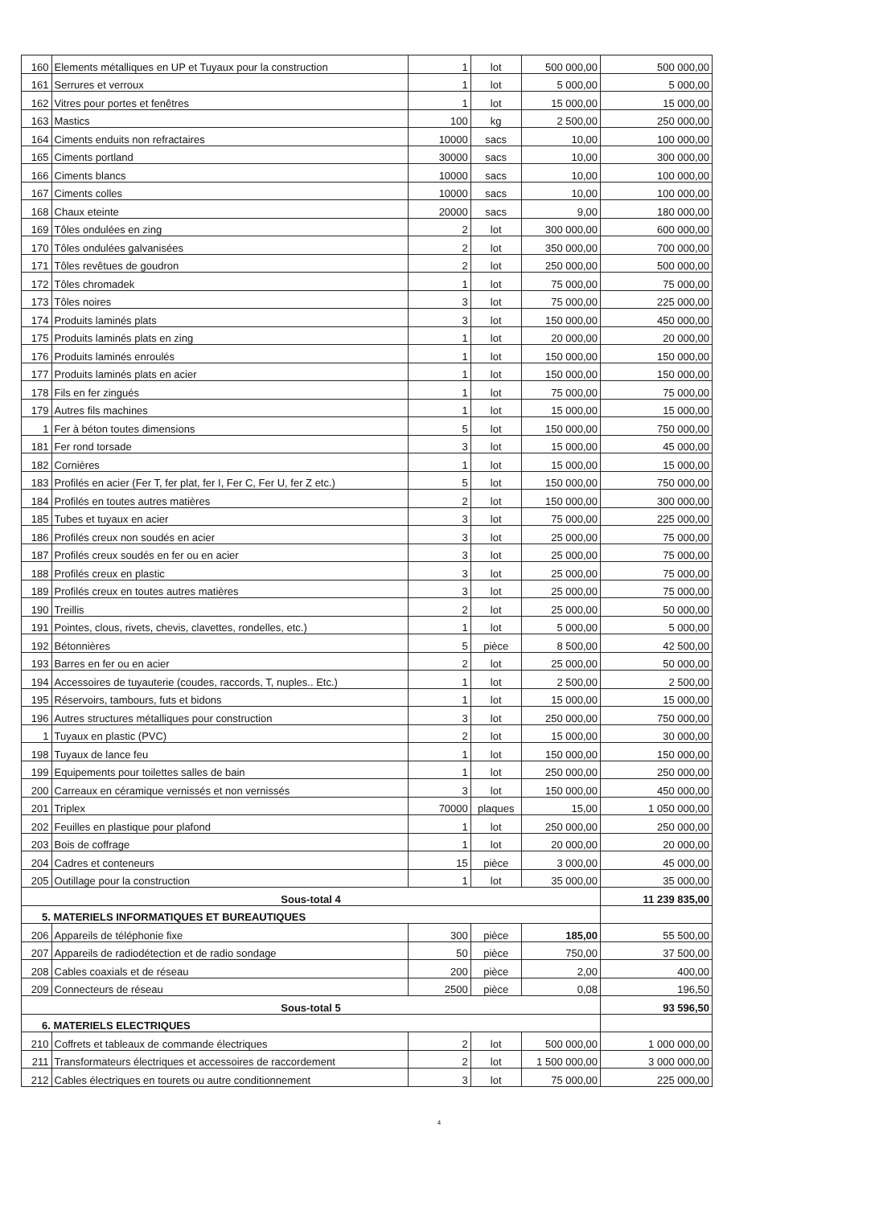| 160 | Elements métalliques en UP et Tuyaux pour la construction | 1 | lot | 500 000,00 | 500 000,00 |
| 161 | Serrures et verroux | 1 | lot | 5 000,00 | 5 000,00 |
| 162 | Vitres pour portes et fenêtres | 1 | lot | 15 000,00 | 15 000,00 |
| 163 | Mastics | 100 | kg | 2 500,00 | 250 000,00 |
| 164 | Ciments enduits non refractaires | 10000 | sacs | 10,00 | 100 000,00 |
| 165 | Ciments portland | 30000 | sacs | 10,00 | 300 000,00 |
| 166 | Ciments blancs | 10000 | sacs | 10,00 | 100 000,00 |
| 167 | Ciments colles | 10000 | sacs | 10,00 | 100 000,00 |
| 168 | Chaux eteinte | 20000 | sacs | 9,00 | 180 000,00 |
| 169 | Tôles ondulées en zing | 2 | lot | 300 000,00 | 600 000,00 |
| 170 | Tôles ondulées galvanisées | 2 | lot | 350 000,00 | 700 000,00 |
| 171 | Tôles revêtues de goudron | 2 | lot | 250 000,00 | 500 000,00 |
| 172 | Tôles chromadek | 1 | lot | 75 000,00 | 75 000,00 |
| 173 | Tôles noires | 3 | lot | 75 000,00 | 225 000,00 |
| 174 | Produits laminés plats | 3 | lot | 150 000,00 | 450 000,00 |
| 175 | Produits laminés plats en zing | 1 | lot | 20 000,00 | 20 000,00 |
| 176 | Produits laminés enroulés | 1 | lot | 150 000,00 | 150 000,00 |
| 177 | Produits laminés plats en acier | 1 | lot | 150 000,00 | 150 000,00 |
| 178 | Fils en fer zingués | 1 | lot | 75 000,00 | 75 000,00 |
| 179 | Autres fils machines | 1 | lot | 15 000,00 | 15 000,00 |
| 1 | Fer à béton toutes dimensions | 5 | lot | 150 000,00 | 750 000,00 |
| 181 | Fer rond torsade | 3 | lot | 15 000,00 | 45 000,00 |
| 182 | Cornières | 1 | lot | 15 000,00 | 15 000,00 |
| 183 | Profilés en acier (Fer T, fer plat, fer I, Fer C, Fer U, fer Z etc.) | 5 | lot | 150 000,00 | 750 000,00 |
| 184 | Profilés en toutes autres matières | 2 | lot | 150 000,00 | 300 000,00 |
| 185 | Tubes et tuyaux en acier | 3 | lot | 75 000,00 | 225 000,00 |
| 186 | Profilés creux non soudés en acier | 3 | lot | 25 000,00 | 75 000,00 |
| 187 | Profilés creux soudés en fer ou en acier | 3 | lot | 25 000,00 | 75 000,00 |
| 188 | Profilés creux en plastic | 3 | lot | 25 000,00 | 75 000,00 |
| 189 | Profilés creux en toutes autres matières | 3 | lot | 25 000,00 | 75 000,00 |
| 190 | Treillis | 2 | lot | 25 000,00 | 50 000,00 |
| 191 | Pointes, clous, rivets, chevis, clavettes, rondelles, etc.) | 1 | lot | 5 000,00 | 5 000,00 |
| 192 | Bétonnières | 5 | pièce | 8 500,00 | 42 500,00 |
| 193 | Barres en fer ou en acier | 2 | lot | 25 000,00 | 50 000,00 |
| 194 | Accessoires de tuyauterie (coudes, raccords, T, nuples.. Etc.) | 1 | lot | 2 500,00 | 2 500,00 |
| 195 | Réservoirs, tambours, futs et bidons | 1 | lot | 15 000,00 | 15 000,00 |
| 196 | Autres structures métalliques pour construction | 3 | lot | 250 000,00 | 750 000,00 |
| 1 | Tuyaux en plastic (PVC) | 2 | lot | 15 000,00 | 30 000,00 |
| 198 | Tuyaux de lance feu | 1 | lot | 150 000,00 | 150 000,00 |
| 199 | Equipements pour toilettes salles de bain | 1 | lot | 250 000,00 | 250 000,00 |
| 200 | Carreaux en céramique vernissés et non vernissés | 3 | lot | 150 000,00 | 450 000,00 |
| 201 | Triplex | 70000 | plaques | 15,00 | 1 050 000,00 |
| 202 | Feuilles en plastique pour plafond | 1 | lot | 250 000,00 | 250 000,00 |
| 203 | Bois de coffrage | 1 | lot | 20 000,00 | 20 000,00 |
| 204 | Cadres et conteneurs | 15 | pièce | 3 000,00 | 45 000,00 |
| 205 | Outillage pour la construction | 1 | lot | 35 000,00 | 35 000,00 |
| Sous-total 4 | | | | | 11 239 835,00 |
| 5. MATERIELS INFORMATIQUES ET BUREAUTIQUES | | | | | |
| 206 | Appareils de téléphonie fixe | 300 | pièce | 185,00 | 55 500,00 |
| 207 | Appareils de radiodétection et de radio sondage | 50 | pièce | 750,00 | 37 500,00 |
| 208 | Cables coaxials et de réseau | 200 | pièce | 2,00 | 400,00 |
| 209 | Connecteurs de réseau | 2500 | pièce | 0,08 | 196,50 |
| Sous-total 5 | | | | | 93 596,50 |
| 6. MATERIELS ELECTRIQUES | | | | | |
| 210 | Coffrets et tableaux de commande électriques | 2 | lot | 500 000,00 | 1 000 000,00 |
| 211 | Transformateurs électriques et accessoires de raccordement | 2 | lot | 1 500 000,00 | 3 000 000,00 |
| 212 | Cables électriques en tourets ou autre conditionnement | 3 | lot | 75 000,00 | 225 000,00 |
4